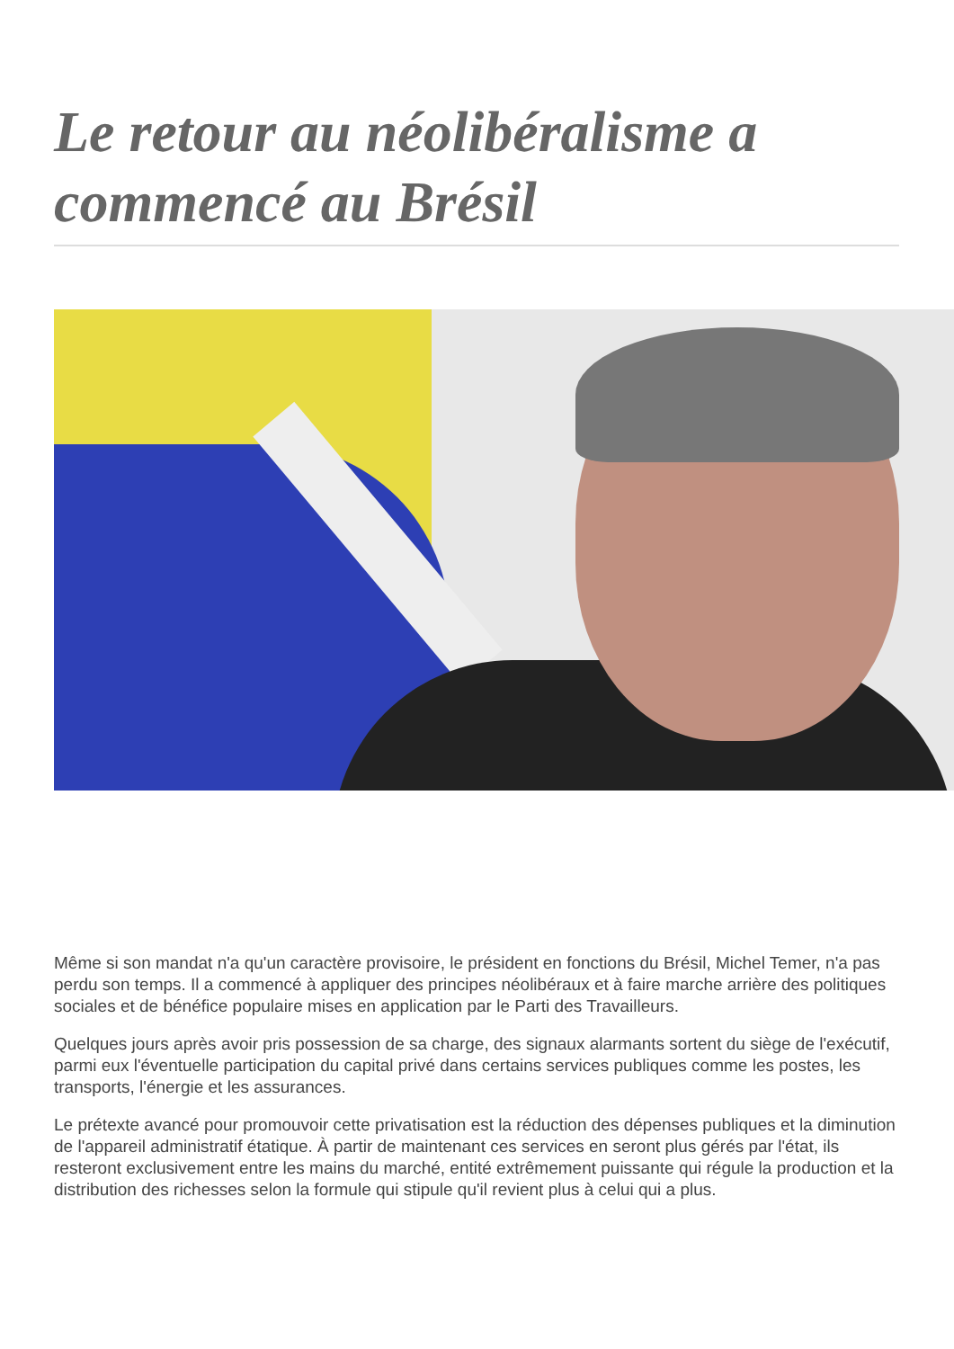Le retour au néolibéralisme a commencé au Brésil
Même si son mandat n'a qu'un caractère provisoire, le président en fonctions du Brésil, Michel Temer, n'a pas perdu son temps. Il a commencé à appliquer des principes néolibéraux et à faire marche arrière des politiques sociales et de bénéfice populaire mises en application par le Parti des Travailleurs.
Quelques jours après avoir pris possession de sa charge, des signaux alarmants sortent du siège de l'exécutif, parmi eux l'éventuelle participation du capital privé dans certains services publiques comme les postes, les transports, l'énergie et les assurances.
Le prétexte avancé pour promouvoir cette privatisation est la réduction des dépenses publiques et la diminution de l'appareil administratif étatique. À partir de maintenant ces services en seront plus gérés par l'état, ils resteront exclusivement entre les mains du marché, entité extrêmement puissante qui régule la production et la distribution des richesses selon la formule qui stipule qu'il revient plus à celui qui a plus.